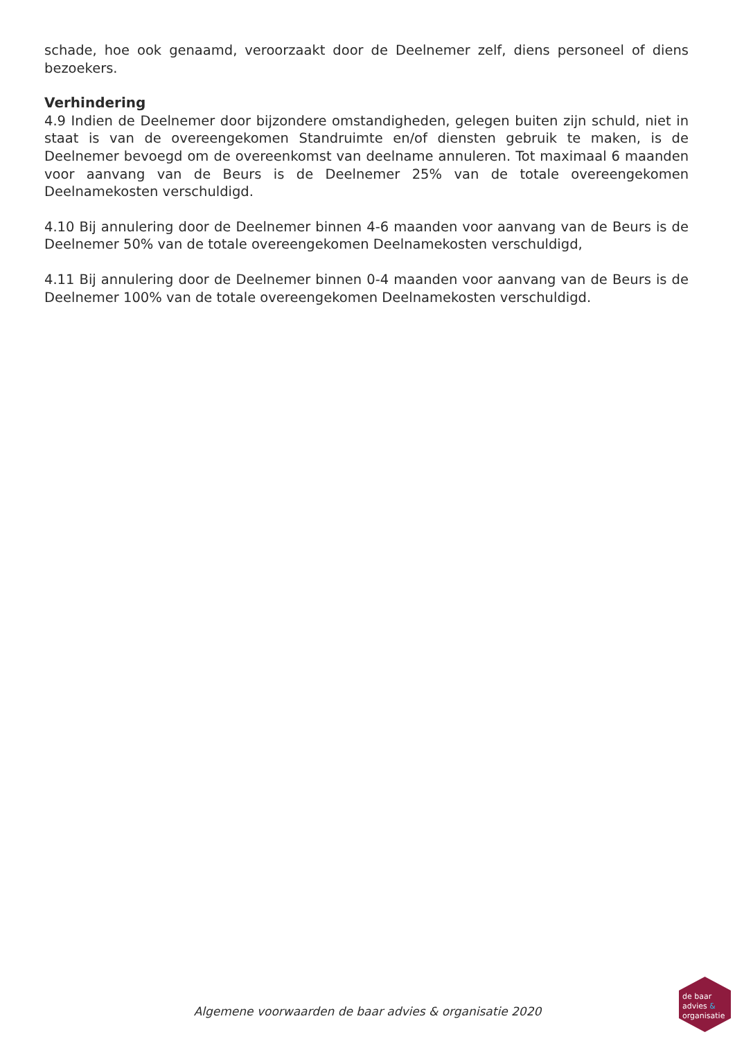schade, hoe ook genaamd, veroorzaakt door de Deelnemer zelf, diens personeel of diens bezoekers.
Verhindering
4.9 Indien de Deelnemer door bijzondere omstandigheden, gelegen buiten zijn schuld, niet in staat is van de overeengekomen Standruimte en/of diensten gebruik te maken, is de Deelnemer bevoegd om de overeenkomst van deelname annuleren. Tot maximaal 6 maanden voor aanvang van de Beurs is de Deelnemer 25% van de totale overeengekomen Deelnamekosten verschuldigd.
4.10 Bij annulering door de Deelnemer binnen 4-6 maanden voor aanvang van de Beurs is de Deelnemer 50% van de totale overeengekomen Deelnamekosten verschuldigd,
4.11 Bij annulering door de Deelnemer binnen 0-4 maanden voor aanvang van de Beurs is de Deelnemer 100% van de totale overeengekomen Deelnamekosten verschuldigd.
Algemene voorwaarden de baar advies & organisatie 2020
de baar
advies &
organisatie